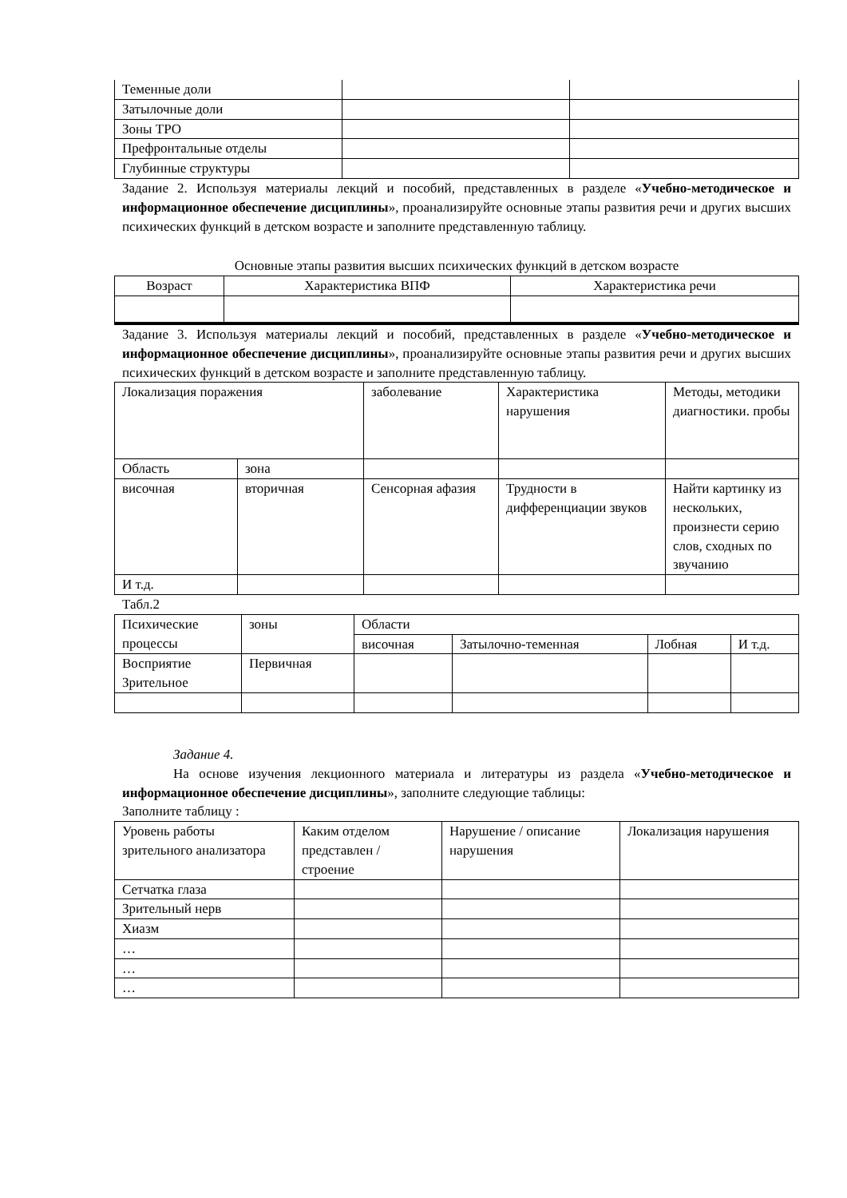| Теменные доли | | |
| Затылочные доли | | |
| Зоны ТРО | | |
| Префронтальные отделы | | |
| Глубинные структуры | | |
Задание 2. Используя материалы лекций и пособий, представленных в разделе «Учебно-методическое и информационное обеспечение дисциплины», проанализируйте основные этапы развития речи и других высших психических функций в детском возрасте и заполните представленную таблицу.
Основные этапы развития высших психических функций в детском возрасте
| Возраст | Характеристика ВПФ | Характеристика речи |
| --- | --- | --- |
Задание 3. Используя материалы лекций и пособий, представленных в разделе «Учебно-методическое и информационное обеспечение дисциплины», проанализируйте основные этапы развития речи и других высших психических функций в детском возрасте и заполните представленную таблицу.
| Локализация поражения | | заболевание | Характеристика нарушения | Методы, методики диагностики. пробы |
| Область | зона | | | |
| височная | вторичная | Сенсорная афазия | Трудности в дифференциации звуков | Найти картинку из нескольких, произнести серию слов, сходных по звучанию |
| И т.д. | | | | |
Табл.2
| Психические процессы | зоны | Области | | | |
| | | височная | Затылочно-теменная | Лобная | И т.д. |
| Восприятие Зрительное | Первичная | | | | |
Задание 4.
На основе изучения лекционного материала и литературы из раздела «Учебно-методическое и информационное обеспечение дисциплины», заполните следующие таблицы:
Заполните таблицу :
| Уровень работы зрительного анализатора | Каким отделом представлен / строение | Нарушение / описание нарушения | Локализация нарушения |
| Сетчатка глаза | | | |
| Зрительный нерв | | | |
| Хиазм | | | |
| … | | | |
| … | | | |
| … | | | |